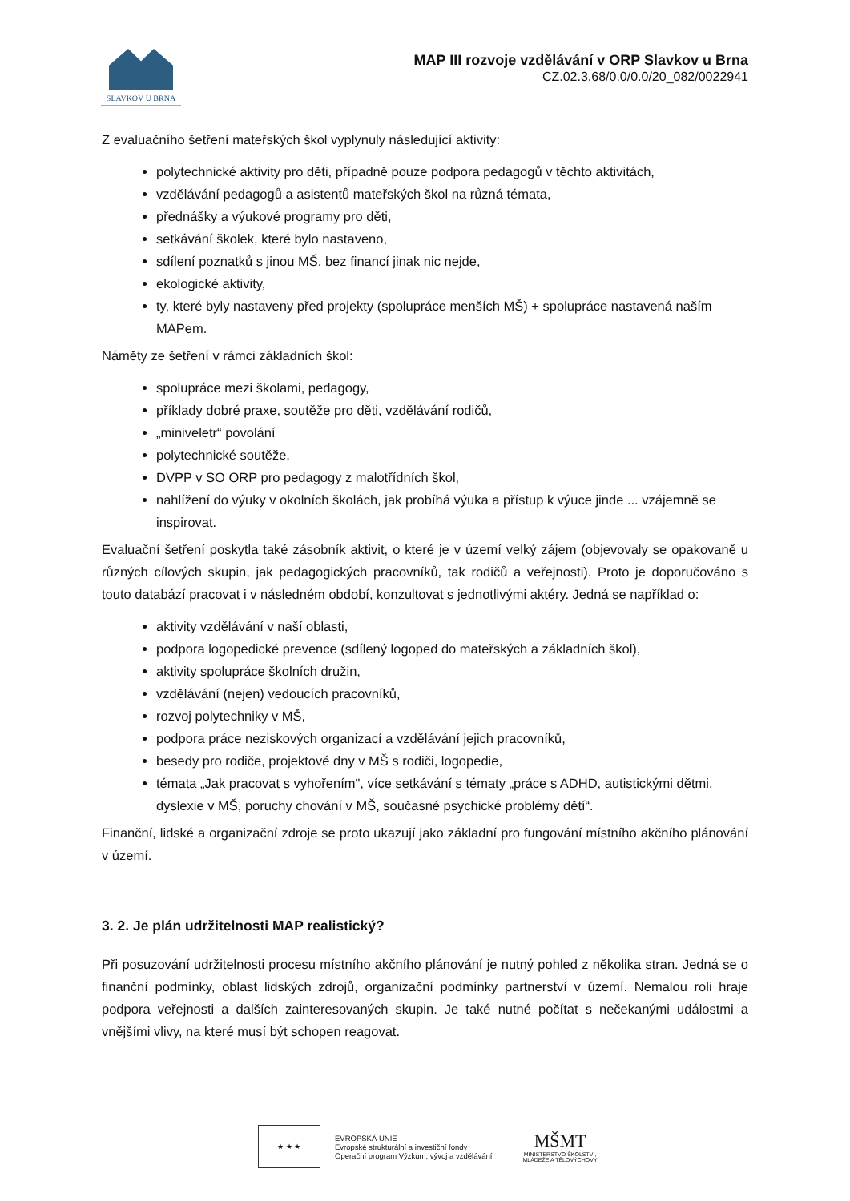SLAVKOV U BRNA
MAP III rozvoje vzdělávání v ORP Slavkov u Brna
CZ.02.3.68/0.0/0.0/20_082/0022941
Z evaluačního šetření mateřských škol vyplynuly následující aktivity:
polytechnické aktivity pro děti, případně pouze podpora pedagogů v těchto aktivitách,
vzdělávání pedagogů a asistentů mateřských škol na různá témata,
přednášky a výukové programy pro děti,
setkávání školek, které bylo nastaveno,
sdílení poznatků s jinou MŠ, bez financí jinak nic nejde,
ekologické aktivity,
ty, které byly nastaveny před projekty (spolupráce menších MŠ) + spolupráce nastavená naším MAPem.
Náměty ze šetření v rámci základních škol:
spolupráce mezi školami, pedagogy,
příklady dobré praxe, soutěže pro děti, vzdělávání rodičů,
„miniveletr“ povolání
polytechnické soutěže,
DVPP v SO ORP pro pedagogy z malotřídních škol,
nahlížení do výuky v okolních školách, jak probíhá výuka a přístup k výuce jinde ... vzájemně se inspirovat.
Evaluační šetření poskytla také zásobník aktivit, o které je v území velký zájem (objevovaly se opakovaně u různých cílových skupin, jak pedagogických pracovníků, tak rodičů a veřejnosti). Proto je doporučováno s touto databází pracovat i v následném období, konzultovat s jednotlivými aktéry. Jedná se například o:
aktivity vzdělávání v naší oblasti,
podpora logopedické prevence (sdílený logoped do mateřských a základních škol),
aktivity spolupráce školních družin,
vzdělávání (nejen) vedoucích pracovníků,
rozvoj polytechniky v MŠ,
podpora práce neziskových organizací a vzdělávání jejich pracovníků,
besedy pro rodiče, projektové dny v MŠ s rodiči, logopedie,
témata „Jak pracovat s vyhořením", více setkávání s tématy „práce s ADHD, autistickými dětmi, dyslexie v MŠ, poruchy chování v MŠ, současné psychické problémy dětí“.
Finanční, lidské a organizační zdroje se proto ukazují jako základní pro fungování místního akčního plánování v území.
3. 2. Je plán udržitelnosti MAP realistický?
Při posuzování udržitelnosti procesu místního akčního plánování je nutný pohled z několika stran. Jedná se o finanční podmínky, oblast lidských zdrojů, organizační podmínky partnerství v území. Nemalou roli hraje podpora veřejnosti a dalších zainteresovaných skupin. Je také nutné počítat s nečekanými událostmi a vnějšími vlivy, na které musí být schopen reagovat.
★ ★ ★
EVROPSKÁ UNIE
Evropské strukturální a investiční fondy
Operační program Výzkum, vývoj a vzdělávání
MŠMT
MINISTERSTVO ŠKOLSTVÍ,
MLÁDEŽE A TĚLOVÝCHOVY